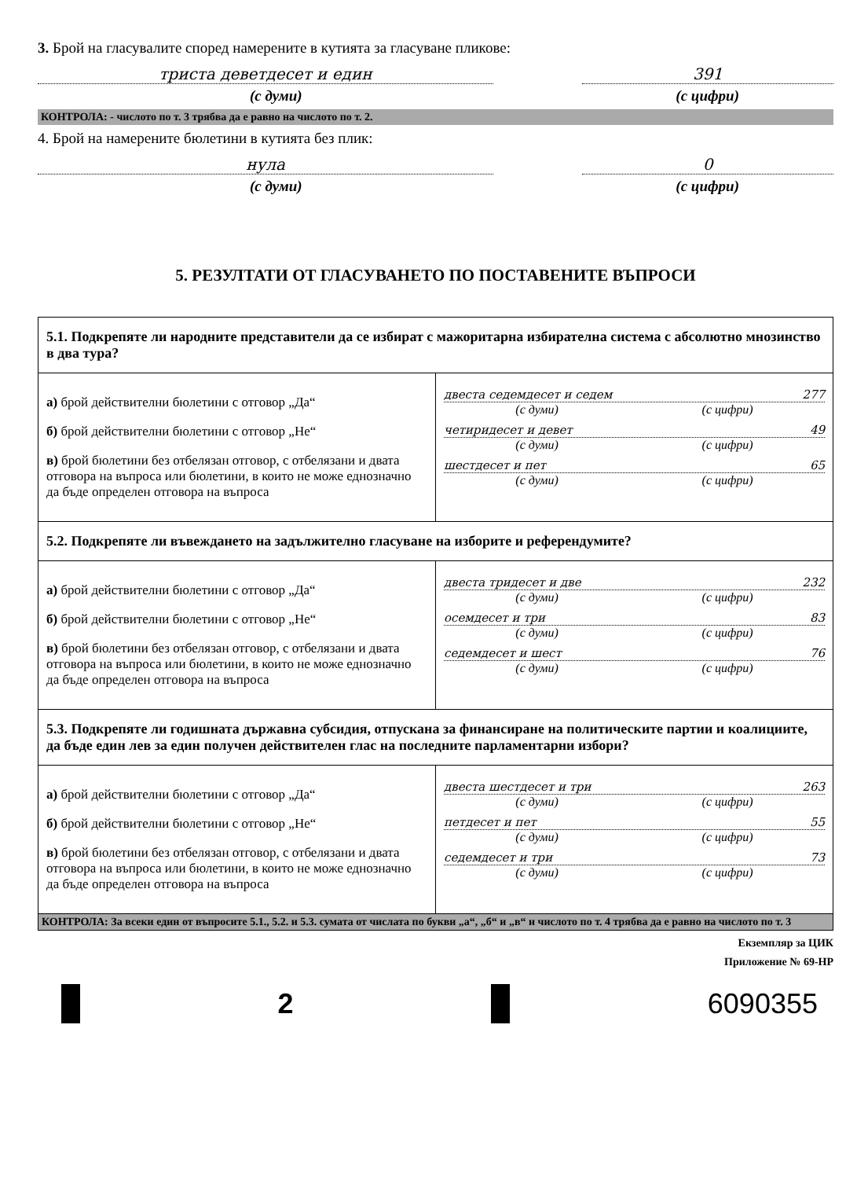3. Брой на гласувалите според намерените в кутията за гласуване пликове:
триста деветдесет и един 391
(с думи) (с цифри)
КОНТРОЛА: - числото по т. 3 трябва да е равно на числото по т. 2.
4. Брой на намерените бюлетини в кутията без плик:
нула 0
(с думи) (с цифри)
5. РЕЗУЛТАТИ ОТ ГЛАСУВАНЕТО ПО ПОСТАВЕНИТЕ ВЪПРОСИ
| 5.1. Подкрепяте ли народните представители да се избират с мажоритарна избирателна система с абсолютно мнозинство в два тура? | |
| а) брой действителни бюлетини с отговор „Да“ б) брой действителни бюлетини с отговор „Не“ в) брой бюлетини без отбелязан отговор, с отбелязани и двата отговора на въпроса или бюлетини, в които не може еднозначно да бъде определен отговора на въпроса | двеста седемдесет и седем 277 (с думи) (с цифри) четиридесет и девет 49 (с думи) (с цифри) шестдесет и пет 65 (с думи) (с цифри) |
| 5.2. Подкрепяте ли въвеждането на задължително гласуване на изборите и референдумите? | |
| а) брой действителни бюлетини с отговор „Да“ б) брой действителни бюлетини с отговор „Не“ в) брой бюлетини без отбелязан отговор, с отбелязани и двата отговора на въпроса или бюлетини, в които не може еднозначно да бъде определен отговора на въпроса | двеста тридесет и две 232 (с думи) (с цифри) осемдесет и три 83 (с думи) (с цифри) седемдесет и шест 76 (с думи) (с цифри) |
| 5.3. Подкрепяте ли годишната държавна субсидия, отпускана за финансиране на политическите партии и коалициите, да бъде един лев за един получен действителен глас на последните парламентарни избори? | |
| а) брой действителни бюлетини с отговор „Да“ б) брой действителни бюлетини с отговор „Не“ в) брой бюлетини без отбелязан отговор, с отбелязани и двата отговора на въпроса или бюлетини, в които не може еднозначно да бъде определен отговора на въпроса | двеста шестдесет и три 263 (с думи) (с цифри) петдесет и пет 55 (с думи) (с цифри) седемдесет и три 73 (с думи) (с цифри) |
| КОНТРОЛА: За всеки един от въпросите 5.1., 5.2. и 5.3. сумата от числата по букви „а“, „б“ и „в“ и числото по т. 4 трябва да е равно на числото по т. 3 | |
Екземпляр за ЦИК
Приложение № 69-НР
2 6090355